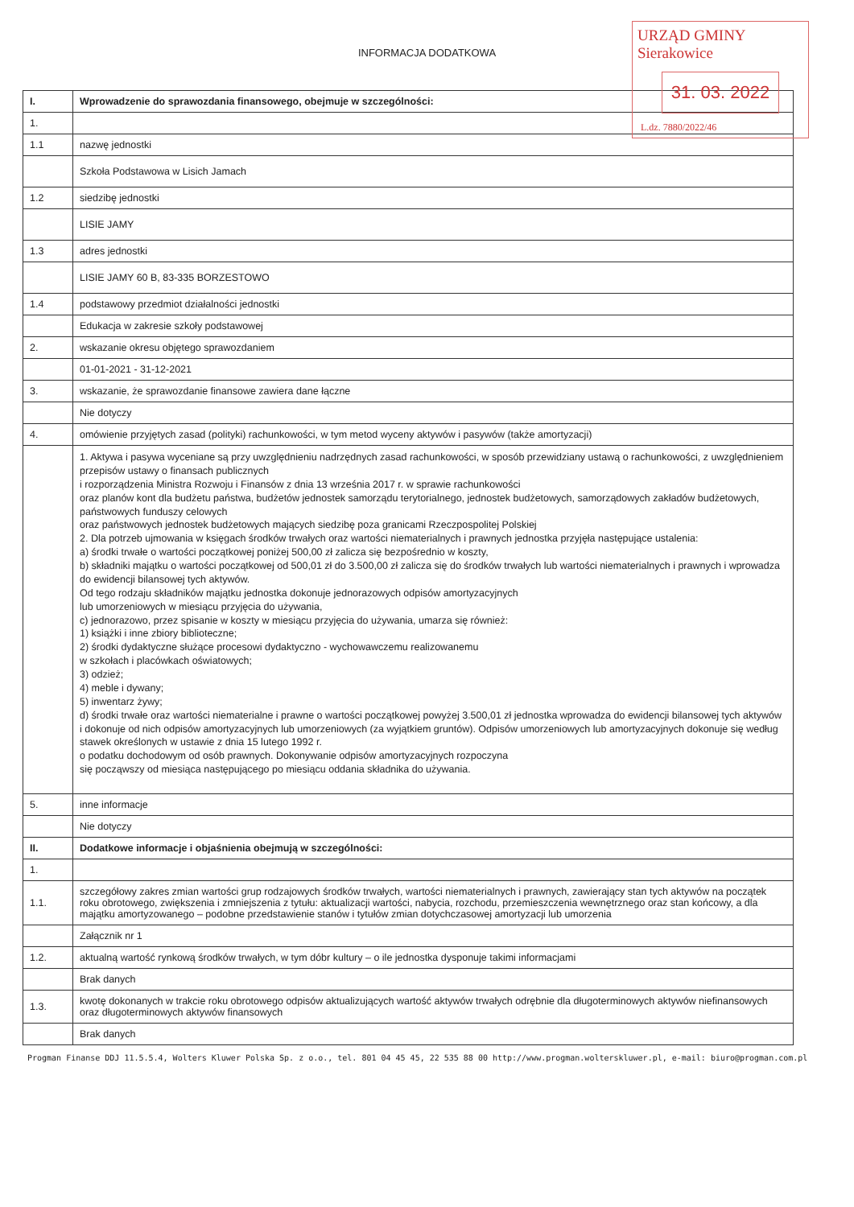INFORMACJA DODATKOWA
URZĄD GMINY Sierakowice
31. 03. 2022
L.dz. 7880/2022/46
| I. | Wprowadzenie do sprawozdania finansowego, obejmuje w szczególności: |
| 1. | |
| 1.1 | nazwę jednostki |
| | Szkoła Podstawowa w Lisich Jamach |
| 1.2 | siedzibę jednostki |
| | LISIE JAMY |
| 1.3 | adres jednostki |
| | LISIE JAMY 60 B, 83-335 BORZESTOWO |
| 1.4 | podstawowy przedmiot działalności jednostki |
| | Edukacja w zakresie szkoły podstawowej |
| 2. | wskazanie okresu objętego sprawozdaniem |
| | 01-01-2021 - 31-12-2021 |
| 3. | wskazanie, że sprawozdanie finansowe zawiera dane łączne |
| | Nie dotyczy |
| 4. | omówienie przyjętych zasad (polityki) rachunkowości, w tym metod wyceny aktywów i pasywów (także amortyzacji) |
| | 1. Aktywa i pasywa wyceniane są przy uwzględnieniu nadrzędnych zasad rachunkowości, w sposób przewidziany ustawą o rachunkowości, z uwzględnieniem przepisów ustawy o finansach publicznych i rozporządzenia Ministra Rozwoju i Finansów z dnia 13 września 2017 r. w sprawie rachunkowości oraz planów kont dla budżetu państwa, budżetów jednostek samorządu terytorialnego, jednostek budżetowych, samorządowych zakładów budżetowych, państwowych funduszy celowych oraz państwowych jednostek budżetowych mających siedzibę poza granicami Rzeczpospolitej Polskiej 2. Dla potrzeb ujmowania w księgach środków trwałych oraz wartości niematerialnych i prawnych jednostka przyjęła następujące ustalenia: a) środki trwałe o wartości początkowej poniżej 500,00 zł zalicza się bezpośrednio w koszty, b) składniki majątku o wartości początkowej od 500,01 zł do 3.500,00 zł zalicza się do środków trwałych lub wartości niematerialnych i prawnych i wprowadza do ewidencji bilansowej tych aktywów. Od tego rodzaju składników majątku jednostka dokonuje jednorazowych odpisów amortyzacyjnych lub umorzeniowych w miesiącu przyjęcia do używania, c) jednorazowo, przez spisanie w koszty w miesiącu przyjęcia do używania, umarza się również: 1) książki i inne zbiory biblioteczne; 2) środki dydaktyczne służące procesowi dydaktyczno - wychowawczemu realizowanemu w szkołach i placówkach oświatowych; 3) odzież; 4) meble i dywany; 5) inwentarz żywy; d) środki trwałe oraz wartości niematerialne i prawne o wartości początkowej powyżej 3.500,01 zł jednostka wprowadza do ewidencji bilansowej tych aktywów i dokonuje od nich odpisów amortyzacyjnych lub umorzeniowych (za wyjątkiem gruntów). Odpisów umorzeniowych lub amortyzacyjnych dokonuje się według stawek określonych w ustawie z dnia 15 lutego 1992 r. o podatku dochodowym od osób prawnych. Dokonywanie odpisów amortyzacyjnych rozpoczyna się począwszy od miesiąca następującego po miesiącu oddania składnika do używania. |
| 5. | inne informacje |
| | Nie dotyczy |
| II. | Dodatkowe informacje i objaśnienia obejmują w szczególności: |
| 1. | |
| 1.1. | szczegółowy zakres zmian wartości grup rodzajowych środków trwałych, wartości niematerialnych i prawnych, zawierający stan tych aktywów na początek roku obrotowego, zwiększenia i zmniejszenia z tytułu: aktualizacji wartości, nabycia, rozchodu, przemieszczenia wewnętrznego oraz stan końcowy, a dla majątku amortyzowanego – podobne przedstawienie stanów i tytułów zmian dotychczasowej amortyzacji lub umorzenia |
| | Załącznik nr 1 |
| 1.2. | aktualną wartość rynkową środków trwałych, w tym dóbr kultury – o ile jednostka dysponuje takimi informacjami |
| | Brak danych |
| 1.3. | kwotę dokonanych w trakcie roku obrotowego odpisów aktualizujących wartość aktywów trwałych odrębnie dla długoterminowych aktywów niefinansowych oraz długoterminowych aktywów finansowych |
| | Brak danych |
Progman Finanse DDJ 11.5.5.4, Wolters Kluwer Polska Sp. z o.o., tel. 801 04 45 45, 22 535 88 00 http://www.progman.wolterskluwer.pl, e-mail: biuro@progman.com.pl